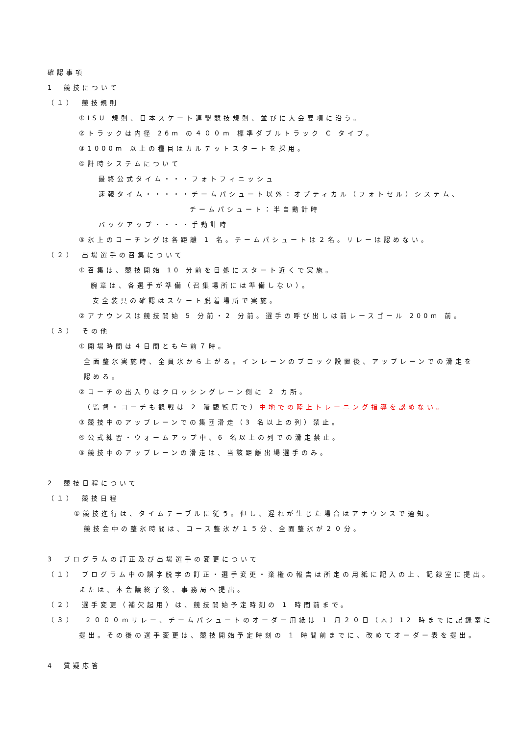確認事項
1　競技について
（１）　競技規則
①ISU 規則、日本スケート連盟競技規則、並びに大会要項に沿う。
②トラックは内径 26m の４００m 標準ダブルトラック C タイプ。
③1000m 以上の種目はカルテットスタートを採用。
④計時システムについて
最終公式タイム・・・フォトフィニッシュ
速報タイム・・・・・チームパシュート以外：オプティカル（フォトセル）システム、
チームパシュート：半自動計時
バックアップ・・・・手動計時
⑤氷上のコーチングは各距離 1 名。チームパシュートは２名。リレーは認めない。
（２）　出場選手の召集について
①召集は、競技開始 10 分前を目処にスタート近くで実施。
腕章は、各選手が準備（召集場所には準備しない）。
安全装具の確認はスケート脱着場所で実施。
②アナウンスは競技開始 5 分前・2 分前。選手の呼び出しは前レースゴール 200m 前。
（３）　その他
①開場時間は４日間とも午前７時。
全面整氷実施時、全員氷から上がる。インレーンのブロック設置後、アップレーンでの滑走を
認める。
②コーチの出入りはクロッシングレーン側に 2 カ所。
（監督・コーチも観戦は 2 階観覧席で）中地での陸上トレーニング指導を認めない。
③競技中のアップレーンでの集団滑走（3 名以上の列）禁止。
④公式練習・ウォームアップ中、6 名以上の列での滑走禁止。
⑤競技中のアップレーンの滑走は、当該距離出場選手のみ。
2　競技日程について
（１）　競技日程
①競技進行は、タイムテーブルに従う。但し、遅れが生じた場合はアナウンスで通知。
競技会中の整氷時間は、コース整氷が１５分、全面整氷が２０分。
3　プログラムの訂正及び出場選手の変更について
（１）　プログラム中の誤字脱字の訂正・選手変更・棄権の報告は所定の用紙に記入の上、記録室に提出。
または、本会議終了後、事務局へ提出。
（２）　選手変更（補欠起用）は、競技開始予定時刻の 1 時間前まで。
（３）　２０００mリレー、チームパシュートのオーダー用紙は 1 月２０日（木）12 時までに記録室に
提出。その後の選手変更は、競技開始予定時刻の 1 時間前までに、改めてオーダー表を提出。
4　質疑応答